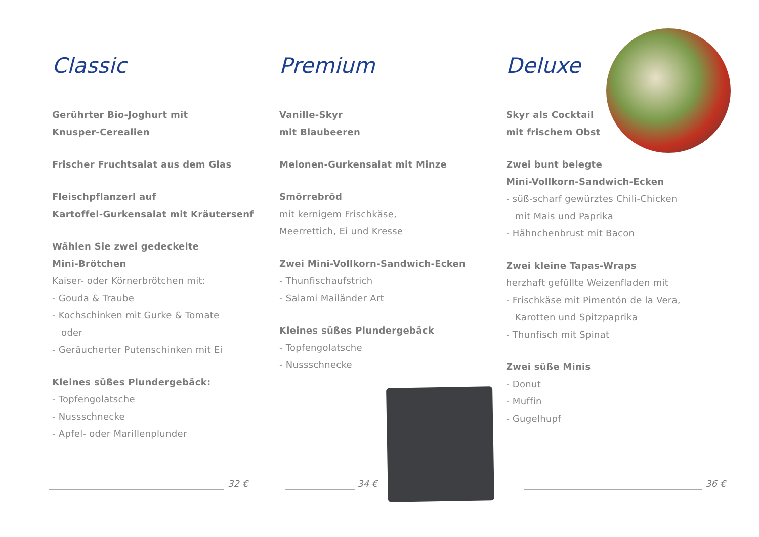Classic
Gerührter Bio-Joghurt mit
Knusper-Cerealien
Frischer Fruchtsalat aus dem Glas
Fleischpflanzerl auf
Kartoffel-Gurkensalat mit Kräutersenf
Wählen Sie zwei gedeckelte
Mini-Brötchen
Kaiser- oder Körnerbrötchen mit:
- Gouda & Traube
- Kochschinken mit Gurke & Tomate
oder
- Geräucherter Putenschinken mit Ei
Kleines süßes Plundergebäck:
- Topfengolatsche
- Nussschnecke
- Apfel- oder Marillenplunder
Premium
Vanille-Skyr
mit Blaubeeren
Melonen-Gurkensalat mit Minze
Smörrebröd
mit kernigem Frischkäse,
Meerrettich, Ei und Kresse
Zwei Mini-Vollkorn-Sandwich-Ecken
- Thunfischaufstrich
- Salami Mailänder Art
Kleines süßes Plundergebäck
- Topfengolatsche
- Nussschnecke
Deluxe
Skyr als Cocktail
mit frischem Obst
Zwei bunt belegte
Mini-Vollkorn-Sandwich-Ecken
- süß-scharf gewürztes Chili-Chicken
mit Mais und Paprika
- Hähnchenbrust mit Bacon
Zwei kleine Tapas-Wraps
herzhaft gefüllte Weizenfladen mit
- Frischkäse mit Pimentón de la Vera,
Karotten und Spitzpaprika
- Thunfisch mit Spinat
Zwei süße Minis
- Donut
- Muffin
- Gugelhupf
32 € 34 € 36 €